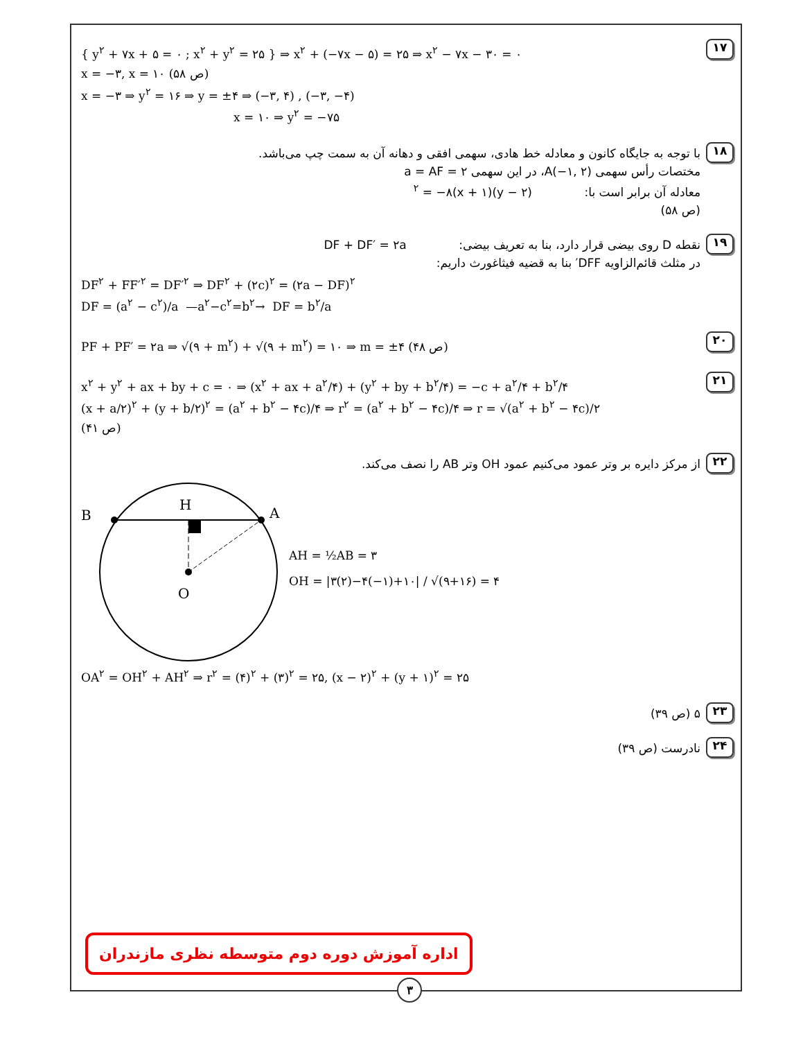۱۷
{ y<sup>۲</sup> + ۷x + ۵ = ۰ ; x<sup>۲</sup> + y<sup>۲</sup> = ۲۵ } ⇒ x<sup>۲</sup> + (−۷x − ۵) = ۲۵ ⇒ x<sup>۲</sup> − ۷x − ۳۰ = ۰
x = −۳, x = ۱۰ (ص ۵۸)
x = −۳ ⇒ y<sup>۲</sup> = ۱۶ ⇒ y = ±۴ ⇒ (−۳, ۴) , (−۳, −۴)
x = ۱۰ ⇒ y<sup>۲</sup> = −۷۵
۱۸
با توجه به جایگاه کانون و معادله خط هادی، سهمی افقی و دهانه آن به سمت چپ می‌باشد.
مختصات رأس سهمی A(−۱, ۲)، در این سهمی a = AF = ۲
معادله آن برابر است با: (y − ۲)<sup>۲</sup> = −۸(x + ۱)
(ص ۵۸)
۱۹
نقطه D روی بیضی قرار دارد، بنا به تعریف بیضی: DF + DF′ = ۲a
در مثلث قائم‌الزاویه DFF′ بنا به قضیه فیثاغورث داریم:
DF<sup>۲</sup> + FF′<sup>۲</sup> = DF′<sup>۲</sup> ⇒ DF<sup>۲</sup> + (۲c)<sup>۲</sup> = (۲a − DF)<sup>۲</sup>
DF = (a<sup>۲</sup> − c<sup>۲</sup>)/a —a<sup>۲</sup>−c<sup>۲</sup>=b<sup>۲</sup>→ DF = b<sup>۲</sup>/a
۲۰
PF + PF′ = ۲a ⇒ √(۹ + m<sup>۲</sup>) + √(۹ + m<sup>۲</sup>) = ۱۰ ⇒ m = ±۴ (ص ۴۸)
۲۱
x<sup>۲</sup> + y<sup>۲</sup> + ax + by + c = ۰ ⇒ (x<sup>۲</sup> + ax + a<sup>۲</sup>/۴) + (y<sup>۲</sup> + by + b<sup>۲</sup>/۴) = −c + a<sup>۲</sup>/۴ + b<sup>۲</sup>/۴
(x + a/۲)<sup>۲</sup> + (y + b/۲)<sup>۲</sup> = (a<sup>۲</sup> + b<sup>۲</sup> − ۴c)/۴ ⇒ r<sup>۲</sup> = (a<sup>۲</sup> + b<sup>۲</sup> − ۴c)/۴ ⇒ r = √(a<sup>۲</sup> + b<sup>۲</sup> − ۴c)/۲
(ص ۴۱)
۲۲
از مرکز دایره بر وتر عمود می‌کنیم عمود OH وتر AB را نصف می‌کند.
B
H
A
O
AH = ½AB = ۳
OH = |۳(۲)−۴(−۱)+۱۰| / √(۹+۱۶) = ۴
OA<sup>۲</sup> = OH<sup>۲</sup> + AH<sup>۲</sup> ⇒ r<sup>۲</sup> = (۴)<sup>۲</sup> + (۳)<sup>۲</sup> = ۲۵, (x − ۲)<sup>۲</sup> + (y + ۱)<sup>۲</sup> = ۲۵
۲۳
۵ (ص ۳۹)
۲۴
نادرست (ص ۳۹)
اداره آموزش دوره دوم متوسطه نظری مازندران
۳